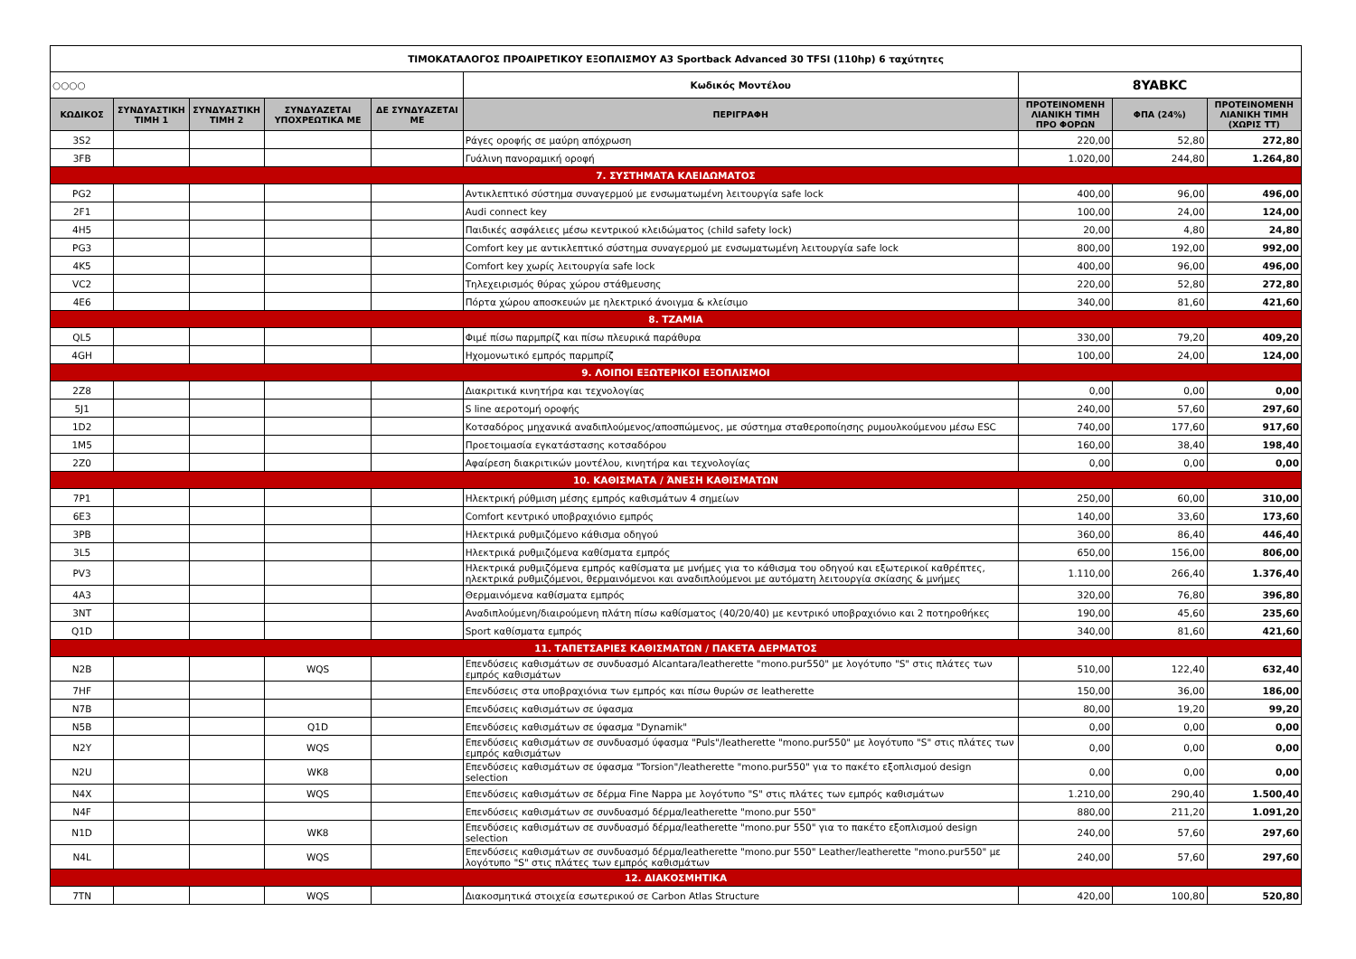| ΤΙΜΟΚΑΤΑΛΟΓΟΣ ΠΡΟΑΙΡΕΤΙΚΟΥ ΕΞΟΠΛΙΣΜΟΥ A3 Sportback Advanced 30 TFSI (110hp) 6 ταχύτητες | | | | | | | | |
| ○○○○ | | | | | Κωδικός Μοντέλου | 8YABKC | | |
| ΚΩΔΙΚΟΣ | ΣΥΝΔΥΑΣΤΙΚΗ ΤΙΜΗ 1 | ΣΥΝΔΥΑΣΤΙΚΗ ΤΙΜΗ 2 | ΣΥΝΔΥΑΖΕΤΑΙ ΥΠΟΧΡΕΩΤΙΚΑ ΜΕ | ΔΕ ΣΥΝΔΥΑΖΕΤΑΙ ΜΕ | ΠΕΡΙΓΡΑΦΗ | ΠΡΟΤΕΙΝΟΜΕΝΗ ΛΙΑΝΙΚΗ ΤΙΜΗ ΠΡΟ ΦΟΡΩΝ | ΦΠΑ (24%) | ΠΡΟΤΕΙΝΟΜΕΝΗ ΛΙΑΝΙΚΗ ΤΙΜΗ (ΧΩΡΙΣ ΤΤ) |
| 3S2 | | | | | Ράγες οροφής σε μαύρη απόχρωση | 220,00 | 52,80 | 272,80 |
| 3FB | | | | | Γυάλινη πανοραμική οροφή | 1.020,00 | 244,80 | 1.264,80 |
| 7. ΣΥΣΤΗΜΑΤΑ ΚΛΕΙΔΩΜΑΤΟΣ | | | | | | | | |
| PG2 | | | | | Αντικλεπτικό σύστημα συναγερμού με ενσωματωμένη λειτουργία safe lock | 400,00 | 96,00 | 496,00 |
| 2F1 | | | | | Audi connect key | 100,00 | 24,00 | 124,00 |
| 4H5 | | | | | Παιδικές ασφάλειες μέσω κεντρικού κλειδώματος (child safety lock) | 20,00 | 4,80 | 24,80 |
| PG3 | | | | | Comfort key με αντικλεπτικό σύστημα συναγερμού με ενσωματωμένη λειτουργία safe lock | 800,00 | 192,00 | 992,00 |
| 4K5 | | | | | Comfort key χωρίς λειτουργία safe lock | 400,00 | 96,00 | 496,00 |
| VC2 | | | | | Τηλεχειρισμός θύρας χώρου στάθμευσης | 220,00 | 52,80 | 272,80 |
| 4E6 | | | | | Πόρτα χώρου αποσκευών με ηλεκτρικό άνοιγμα & κλείσιμο | 340,00 | 81,60 | 421,60 |
| 8. ΤΖΑΜΙΑ | | | | | | | | |
| QL5 | | | | | Φιμέ πίσω παρμπρίζ και πίσω πλευρικά παράθυρα | 330,00 | 79,20 | 409,20 |
| 4GH | | | | | Ηχομονωτικό εμπρός παρμπρίζ | 100,00 | 24,00 | 124,00 |
| 9. ΛΟΙΠΟΙ ΕΞΩΤΕΡΙΚΟΙ ΕΞΟΠΛΙΣΜΟΙ | | | | | | | | |
| 2Z8 | | | | | Διακριτικά κινητήρα και τεχνολογίας | 0,00 | 0,00 | 0,00 |
| 5J1 | | | | | S line αεροτομή οροφής | 240,00 | 57,60 | 297,60 |
| 1D2 | | | | | Κοτσαδόρος μηχανικά αναδιπλούμενος/αποσπώμενος, με σύστημα σταθεροποίησης ρυμουλκούμενου μέσω ESC | 740,00 | 177,60 | 917,60 |
| 1M5 | | | | | Προετοιμασία εγκατάστασης κοτσαδόρου | 160,00 | 38,40 | 198,40 |
| 2Z0 | | | | | Αφαίρεση διακριτικών μοντέλου, κινητήρα και τεχνολογίας | 0,00 | 0,00 | 0,00 |
| 10. ΚΑΘΙΣΜΑΤΑ / ΆΝΕΣΗ ΚΑΘΙΣΜΑΤΩΝ | | | | | | | | |
| 7P1 | | | | | Ηλεκτρική ρύθμιση μέσης εμπρός καθισμάτων 4 σημείων | 250,00 | 60,00 | 310,00 |
| 6E3 | | | | | Comfort κεντρικό υποβραχιόνιο εμπρός | 140,00 | 33,60 | 173,60 |
| 3PB | | | | | Ηλεκτρικά ρυθμιζόμενο κάθισμα οδηγού | 360,00 | 86,40 | 446,40 |
| 3L5 | | | | | Ηλεκτρικά ρυθμιζόμενα καθίσματα εμπρός | 650,00 | 156,00 | 806,00 |
| PV3 | | | | | Ηλεκτρικά ρυθμιζόμενα εμπρός καθίσματα με μνήμες για το κάθισμα του οδηγού και εξωτερικοί καθρέπτες, ηλεκτρικά ρυθμιζόμενοι, θερμαινόμενοι και αναδιπλούμενοι με αυτόματη λειτουργία σκίασης & μνήμες | 1.110,00 | 266,40 | 1.376,40 |
| 4A3 | | | | | Θερμαινόμενα καθίσματα εμπρός | 320,00 | 76,80 | 396,80 |
| 3NT | | | | | Αναδιπλούμενη/διαιρούμενη πλάτη πίσω καθίσματος (40/20/40) με κεντρικό υποβραχιόνιο και 2 ποτηροθήκες | 190,00 | 45,60 | 235,60 |
| Q1D | | | | | Sport καθίσματα εμπρός | 340,00 | 81,60 | 421,60 |
| 11. ΤΑΠΕΤΣΑΡΙΕΣ ΚΑΘΙΣΜΑΤΩΝ / ΠΑΚΕΤΑ ΔΕΡΜΑΤΟΣ | | | | | | | | |
| N2B | | | WQS | | Επενδύσεις καθισμάτων σε συνδυασμό Alcantara/leatherette "mono.pur550" με λογότυπο "S" στις πλάτες των εμπρός καθισμάτων | 510,00 | 122,40 | 632,40 |
| 7HF | | | | | Επενδύσεις στα υποβραχιόνια των εμπρός και πίσω θυρών σε leatherette | 150,00 | 36,00 | 186,00 |
| N7B | | | | | Επενδύσεις καθισμάτων σε ύφασμα | 80,00 | 19,20 | 99,20 |
| N5B | | | Q1D | | Επενδύσεις καθισμάτων σε ύφασμα "Dynamik" | 0,00 | 0,00 | 0,00 |
| N2Y | | | WQS | | Επενδύσεις καθισμάτων σε συνδυασμό ύφασμα "Puls"/leatherette "mono.pur550" με λογότυπο "S" στις πλάτες των εμπρός καθισμάτων | 0,00 | 0,00 | 0,00 |
| N2U | | | WK8 | | Επενδύσεις καθισμάτων σε ύφασμα "Torsion"/leatherette "mono.pur550" για το πακέτο εξοπλισμού design selection | 0,00 | 0,00 | 0,00 |
| N4X | | | WQS | | Επενδύσεις καθισμάτων σε δέρμα Fine Nappa με λογότυπο "S" στις πλάτες των εμπρός καθισμάτων | 1.210,00 | 290,40 | 1.500,40 |
| N4F | | | | | Επενδύσεις καθισμάτων σε συνδυασμό δέρμα/leatherette "mono.pur 550" | 880,00 | 211,20 | 1.091,20 |
| N1D | | | WK8 | | Επενδύσεις καθισμάτων σε συνδυασμό δέρμα/leatherette "mono.pur 550" για το πακέτο εξοπλισμού design selection | 240,00 | 57,60 | 297,60 |
| N4L | | | WQS | | Επενδύσεις καθισμάτων σε συνδυασμό δέρμα/leatherette "mono.pur 550" Leather/leatherette "mono.pur550" με λογότυπο "S" στις πλάτες των εμπρός καθισμάτων | 240,00 | 57,60 | 297,60 |
| 12. ΔΙΑΚΟΣΜΗΤΙΚΑ | | | | | | | | |
| 7TN | | | WQS | | Διακοσμητικά στοιχεία εσωτερικού σε Carbon Atlas Structure | 420,00 | 100,80 | 520,80 |